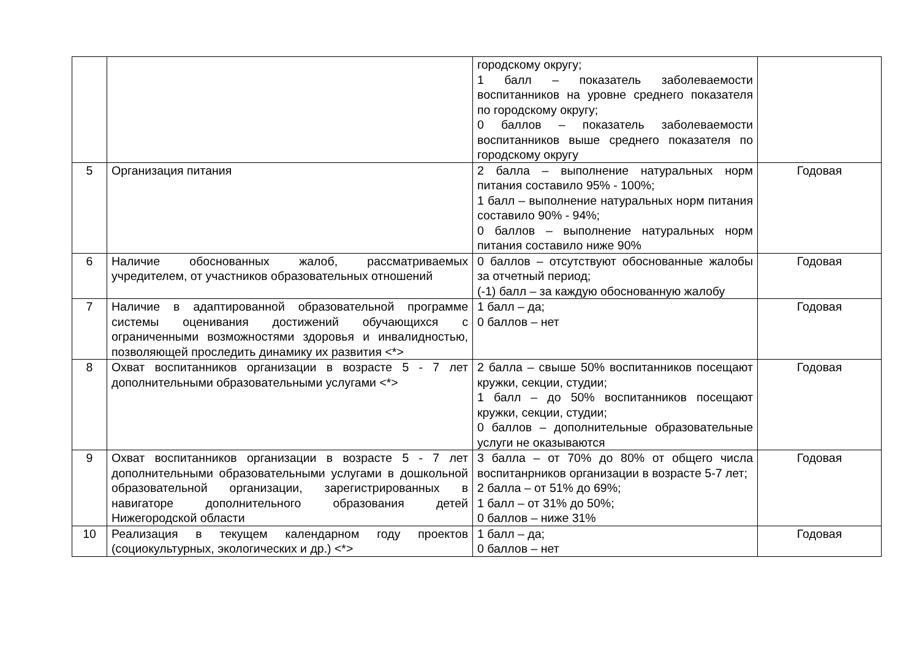| | | городскому округу; 1 балл – показатель заболеваемости воспитанников на уровне среднего показателя по городскому округу; 0 баллов – показатель заболеваемости воспитанников выше среднего показателя по городскому округу | |
| 5 | Организация питания | 2 балла – выполнение натуральных норм питания составило 95% - 100%; 1 балл – выполнение натуральных норм питания составило 90% - 94%; 0 баллов – выполнение натуральных норм питания составило ниже 90% | Годовая |
| 6 | Наличие обоснованных жалоб, рассматриваемых учредителем, от участников образовательных отношений | 0 баллов – отсутствуют обоснованные жалобы за отчетный период; (-1) балл – за каждую обоснованную жалобу | Годовая |
| 7 | Наличие в адаптированной образовательной программе системы оценивания достижений обучающихся с ограниченными возможностями здоровья и инвалидностью, позволяющей проследить динамику их развития <*> | 1 балл – да; 0 баллов – нет | Годовая |
| 8 | Охват воспитанников организации в возрасте 5 - 7 лет дополнительными образовательными услугами <*> | 2 балла – свыше 50% воспитанников посещают кружки, секции, студии; 1 балл – до 50% воспитанников посещают кружки, секции, студии; 0 баллов – дополнительные образовательные услуги не оказываются | Годовая |
| 9 | Охват воспитанников организации в возрасте 5 - 7 лет дополнительными образовательными услугами в дошкольной образовательной организации, зарегистрированных в навигаторе дополнительного образования детей Нижегородской области | 3 балла – от 70% до 80% от общего числа воспитанрников организации в возрасте 5-7 лет; 2 балла – от 51% до 69%; 1 балл – от 31% до 50%; 0 баллов – ниже 31% | Годовая |
| 10 | Реализация в текущем календарном году проектов (социокультурных, экологических и др.) <*> | 1 балл – да; 0 баллов – нет | Годовая |